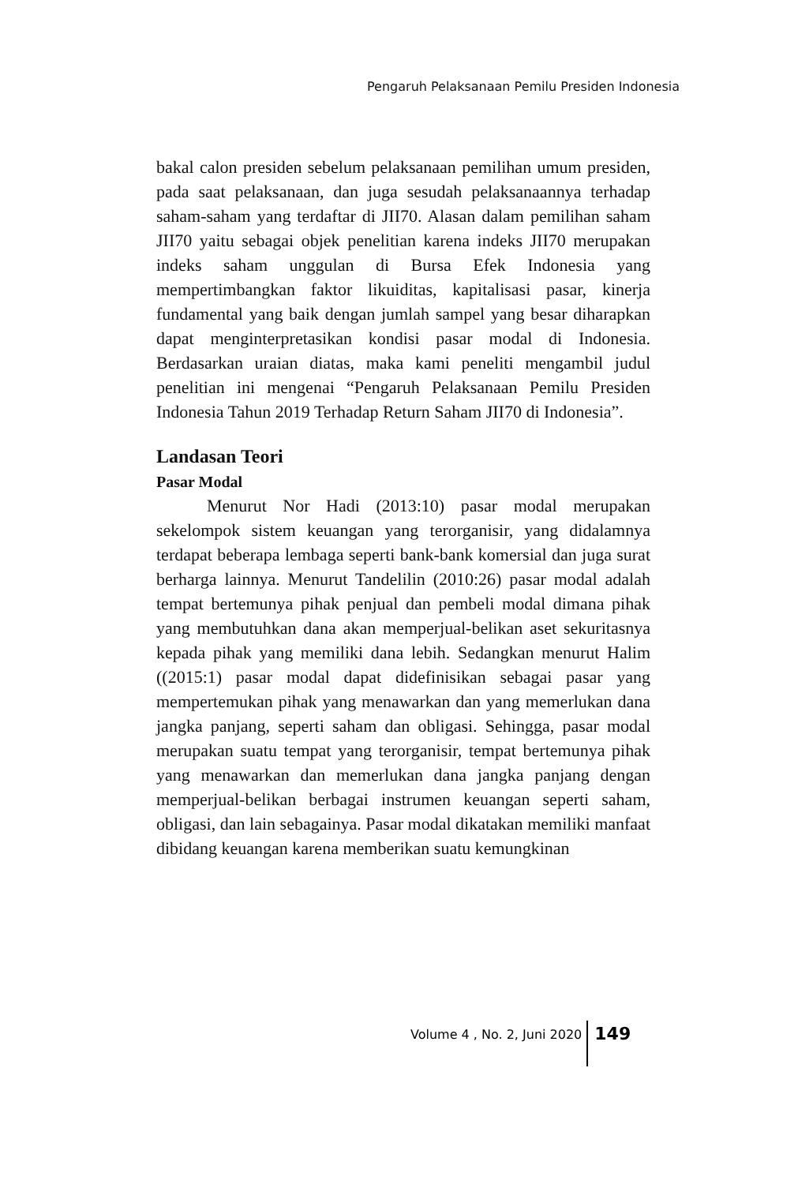Pengaruh Pelaksanaan Pemilu Presiden Indonesia
bakal calon presiden sebelum pelaksanaan pemilihan umum presiden, pada saat pelaksanaan, dan juga sesudah pelaksanaannya terhadap saham-saham yang terdaftar di JII70. Alasan dalam pemilihan saham JII70 yaitu sebagai objek penelitian karena indeks JII70 merupakan indeks saham unggulan di Bursa Efek Indonesia yang mempertimbangkan faktor likuiditas, kapitalisasi pasar, kinerja fundamental yang baik dengan jumlah sampel yang besar diharapkan dapat menginterpretasikan kondisi pasar modal di Indonesia. Berdasarkan uraian diatas, maka kami peneliti mengambil judul penelitian ini mengenai “Pengaruh Pelaksanaan Pemilu Presiden Indonesia Tahun 2019 Terhadap Return Saham JII70 di Indonesia”.
Landasan Teori
Pasar Modal
Menurut Nor Hadi (2013:10) pasar modal merupakan sekelompok sistem keuangan yang terorganisir, yang didalamnya terdapat beberapa lembaga seperti bank-bank komersial dan juga surat berharga lainnya. Menurut Tandelilin (2010:26) pasar modal adalah tempat bertemunya pihak penjual dan pembeli modal dimana pihak yang membutuhkan dana akan memperjual-belikan aset sekuritasnya kepada pihak yang memiliki dana lebih. Sedangkan menurut Halim ((2015:1) pasar modal dapat didefinisikan sebagai pasar yang mempertemukan pihak yang menawarkan dan yang memerlukan dana jangka panjang, seperti saham dan obligasi. Sehingga, pasar modal merupakan suatu tempat yang terorganisir, tempat bertemunya pihak yang menawarkan dan memerlukan dana jangka panjang dengan memperjual-belikan berbagai instrumen keuangan seperti saham, obligasi, dan lain sebagainya. Pasar modal dikatakan memiliki manfaat dibidang keuangan karena memberikan suatu kemungkinan
Volume 4 , No. 2, Juni 2020 149